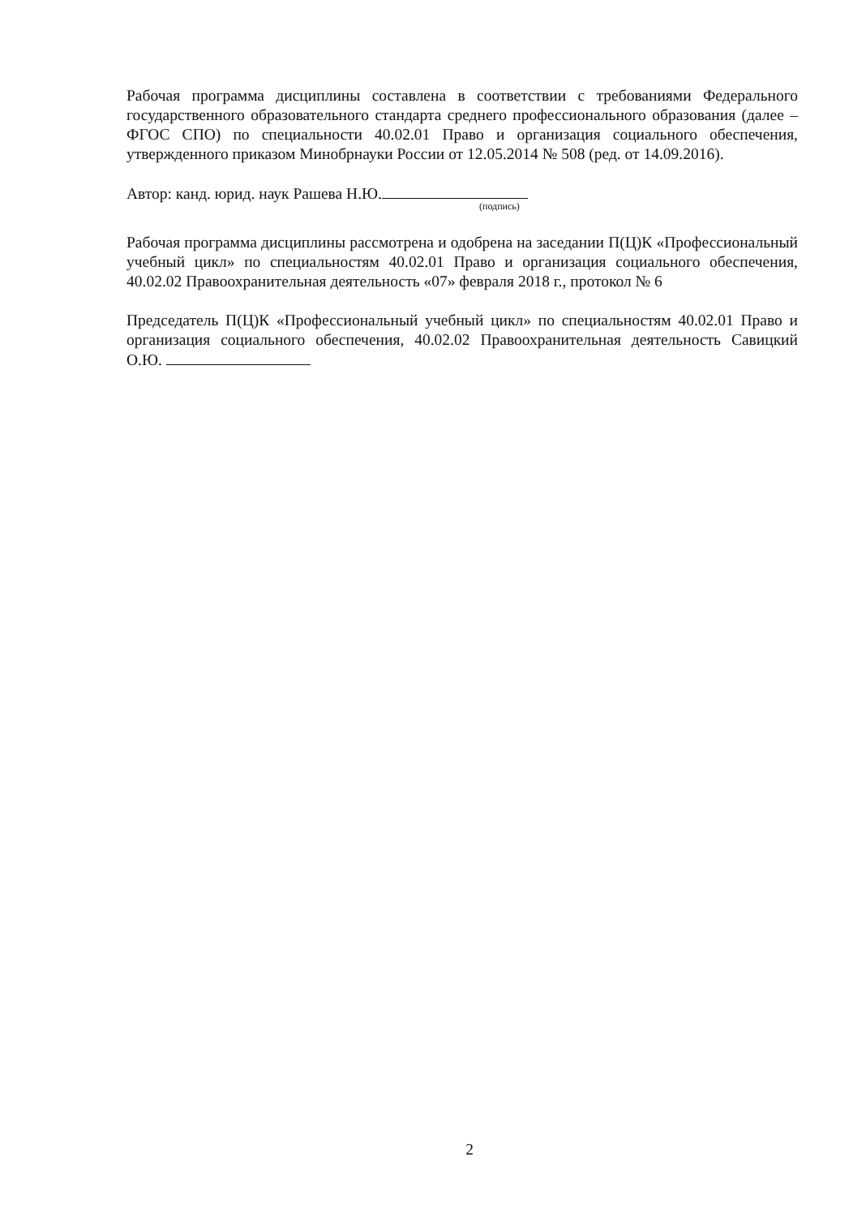Рабочая программа дисциплины составлена в соответствии с требованиями Федерального государственного образовательного стандарта среднего профессионального образования (далее – ФГОС СПО) по специальности 40.02.01 Право и организация социального обеспечения, утвержденного приказом Минобрнауки России от 12.05.2014 № 508 (ред. от 14.09.2016).
Автор: канд. юрид. наук Рашева Н.Ю.
(подпись)
Рабочая программа дисциплины рассмотрена и одобрена на заседании П(Ц)К «Профессиональный учебный цикл» по специальностям 40.02.01 Право и организация социального обеспечения, 40.02.02 Правоохранительная деятельность «07» февраля 2018 г., протокол № 6
Председатель П(Ц)К «Профессиональный учебный цикл» по специальностям 40.02.01 Право и организация социального обеспечения, 40.02.02 Правоохранительная деятельность Савицкий О.Ю.
2